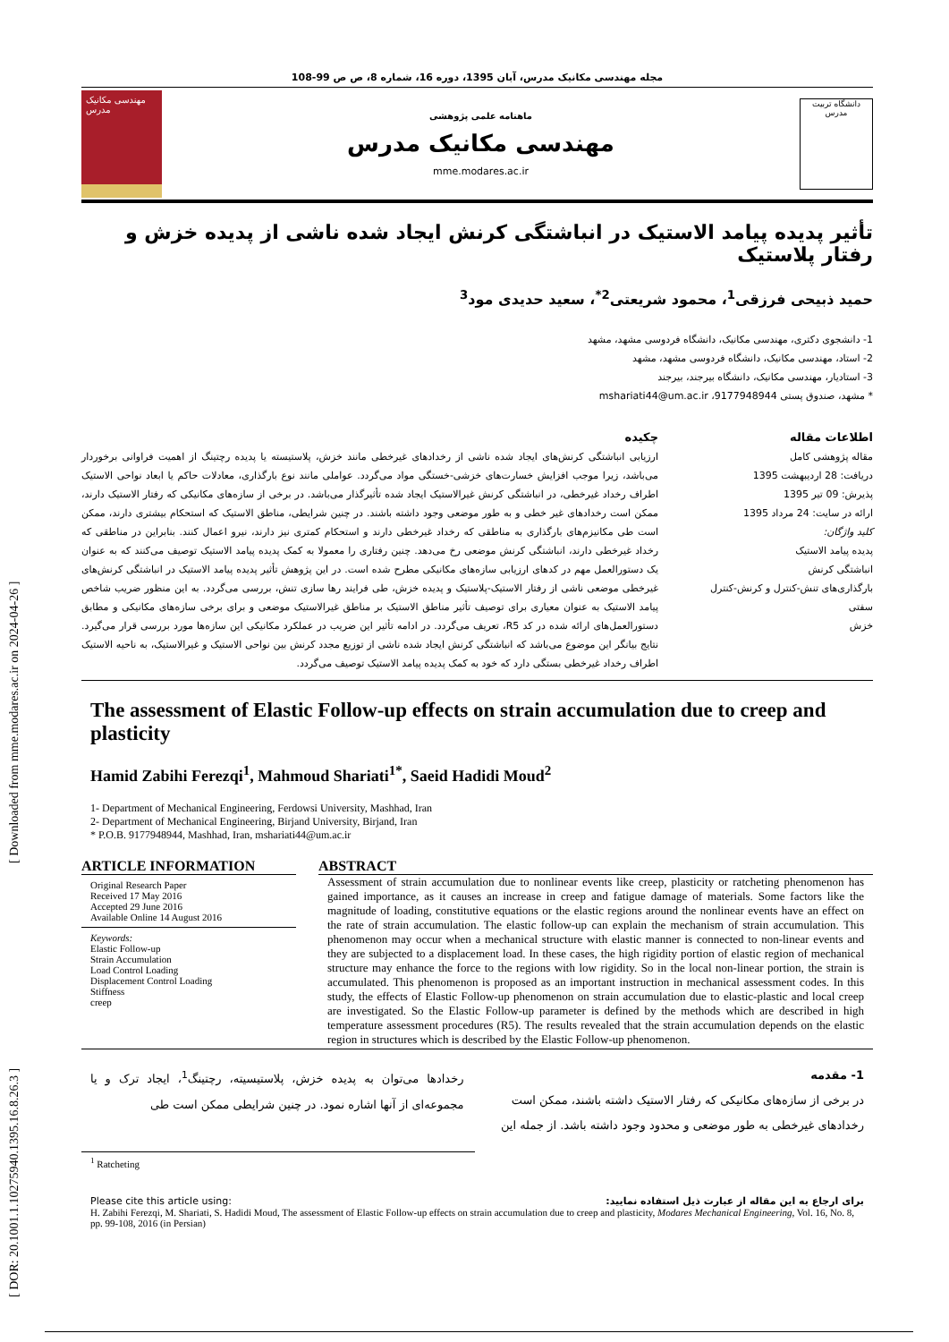[ DOR: 20.1001.1.10275940.1395.16.8.26.3 ] [ Downloaded from mme.modares.ac.ir on 2024-04-26 ]
مجله مهندسی مکانیک مدرس، آبان 1395، دوره 16، شماره 8، ص ص 99-108
مهندسی مکانیک مدرس
ماهنامه علمی پژوهشی
مهندسی مکانیک مدرس
mme.modares.ac.ir
دانشگاه تربیت مدرس
تأثیر پدیده پیامد الاستیک در انباشتگی کرنش ایجاد شده ناشی از پدیده خزش و رفتار پلاستیک
حمید ذبیحی فرزقی<sup>1</sup>، محمود شریعتی<sup>2*</sup>، سعید حدیدی مود<sup>3</sup>
1- دانشجوی دکتری، مهندسی مکانیک، دانشگاه فردوسی مشهد، مشهد
2- استاد، مهندسی مکانیک، دانشگاه فردوسی مشهد، مشهد
3- استادیار، مهندسی مکانیک، دانشگاه بیرجند، بیرجند
* مشهد، صندوق پستی 9177948944، mshariati44@um.ac.ir
اطلاعات مقاله
مقاله پژوهشی کامل
دریافت: 28 اردیبهشت 1395
پذیرش: 09 تیر 1395
ارائه در سایت: 24 مرداد 1395
کلید واژگان:
پدیده پیامد الاستیک
انباشتگی کرنش
بارگذاری‌های تنش-کنترل و کرنش-کنترل
سفتی
خزش
چکیده
ارزیابی انباشتگی کرنش‌های ایجاد شده ناشی از رخدادهای غیرخطی مانند خزش، پلاستیسته یا پدیده رچتینگ از اهمیت فراوانی برخوردار می‌باشد، زیرا موجب افزایش خسارت‌های خزشی-خستگی مواد می‌گردد. عواملی مانند نوع بارگذاری، معادلات حاکم یا ابعاد نواحی الاستیک اطراف رخداد غیرخطی، در انباشتگی کرنش غیرالاستیک ایجاد شده تأثیرگذار می‌باشد. در برخی از سازه‌های مکانیکی که رفتار الاستیک دارند، ممکن است رخدادهای غیر خطی و به طور موضعی وجود داشته باشند. در چنین شرایطی، مناطق الاستیک که استحکام بیشتری دارند، ممکن است طی مکانیزم‌های بارگذاری به مناطقی که رخداد غیرخطی دارند و استحکام کمتری نیز دارند، نیرو اعمال کنند. بنابراین در مناطقی که رخداد غیرخطی دارند، انباشتگی کرنش موضعی رخ می‌دهد. چنین رفتاری را معمولا به کمک پدیده پیامد الاستیک توصیف می‌کنند که به عنوان یک دستورالعمل مهم در کدهای ارزیابی سازه‌های مکانیکی مطرح شده است. در این پژوهش تأثیر پدیده پیامد الاستیک در انباشتگی کرنش‌های غیرخطی موضعی ناشی از رفتار الاستیک-پلاستیک و پدیده خزش، طی فرایند رها سازی تنش، بررسی می‌گردد. به این منظور ضریب شاخص پیامد الاستیک به عنوان معیاری برای توصیف تأثیر مناطق الاستیک بر مناطق غیرالاستیک موضعی و برای برخی سازه‌های مکانیکی و مطابق دستورالعمل‌های ارائه شده در کد R5، تعریف می‌گردد. در ادامه تأثیر این ضریب در عملکرد مکانیکی این سازه‌ها مورد بررسی قرار می‌گیرد. نتایج بیانگر این موضوع می‌باشد که انباشتگی کرنش ایجاد شده ناشی از توزیع مجدد کرنش بین نواحی الاستیک و غیرالاستیک، به ناحیه الاستیک اطراف رخداد غیرخطی بستگی دارد که خود به کمک پدیده پیامد الاستیک توصیف می‌گردد.
The assessment of Elastic Follow-up effects on strain accumulation due to creep and plasticity
Hamid Zabihi Ferezqi<sup>1</sup>, Mahmoud Shariati<sup>1*</sup>, Saeid Hadidi Moud<sup>2</sup>
1- Department of Mechanical Engineering, Ferdowsi University, Mashhad, Iran
2- Department of Mechanical Engineering, Birjand University, Birjand, Iran
* P.O.B. 9177948944, Mashhad, Iran, mshariati44@um.ac.ir
ARTICLE INFORMATION
Original Research Paper
Received 17 May 2016
Accepted 29 June 2016
Available Online 14 August 2016
Keywords:
Elastic Follow-up
Strain Accumulation
Load Control Loading
Displacement Control Loading
Stiffness
creep
ABSTRACT
Assessment of strain accumulation due to nonlinear events like creep, plasticity or ratcheting phenomenon has gained importance, as it causes an increase in creep and fatigue damage of materials. Some factors like the magnitude of loading, constitutive equations or the elastic regions around the nonlinear events have an effect on the rate of strain accumulation. The elastic follow-up can explain the mechanism of strain accumulation. This phenomenon may occur when a mechanical structure with elastic manner is connected to non-linear events and they are subjected to a displacement load. In these cases, the high rigidity portion of elastic region of mechanical structure may enhance the force to the regions with low rigidity. So in the local non-linear portion, the strain is accumulated. This phenomenon is proposed as an important instruction in mechanical assessment codes. In this study, the effects of Elastic Follow-up phenomenon on strain accumulation due to elastic-plastic and local creep are investigated. So the Elastic Follow-up parameter is defined by the methods which are described in high temperature assessment procedures (R5). The results revealed that the strain accumulation depends on the elastic region in structures which is described by the Elastic Follow-up phenomenon.
1- مقدمه
در برخی از سازه‌های مکانیکی که رفتار الاستیک داشته باشند، ممکن است رخدادهای غیرخطی به طور موضعی و محدود وجود داشته باشد. از جمله این
رخدادها می‌توان به پدیده خزش، پلاستیسیته، رچتینگ<sup>1</sup>، ایجاد ترک و یا مجموعه‌ای از آنها اشاره نمود. در چنین شرایطی ممکن است طی
<sup>1</sup> Ratcheting
Please cite this article using: برای ارجاع به این مقاله از عبارت ذیل استفاده نمایید:
H. Zabihi Ferezqi, M. Shariati, S. Hadidi Moud, The assessment of Elastic Follow-up effects on strain accumulation due to creep and plasticity, Modares Mechanical Engineering, Vol. 16, No. 8, pp. 99-108, 2016 (in Persian)